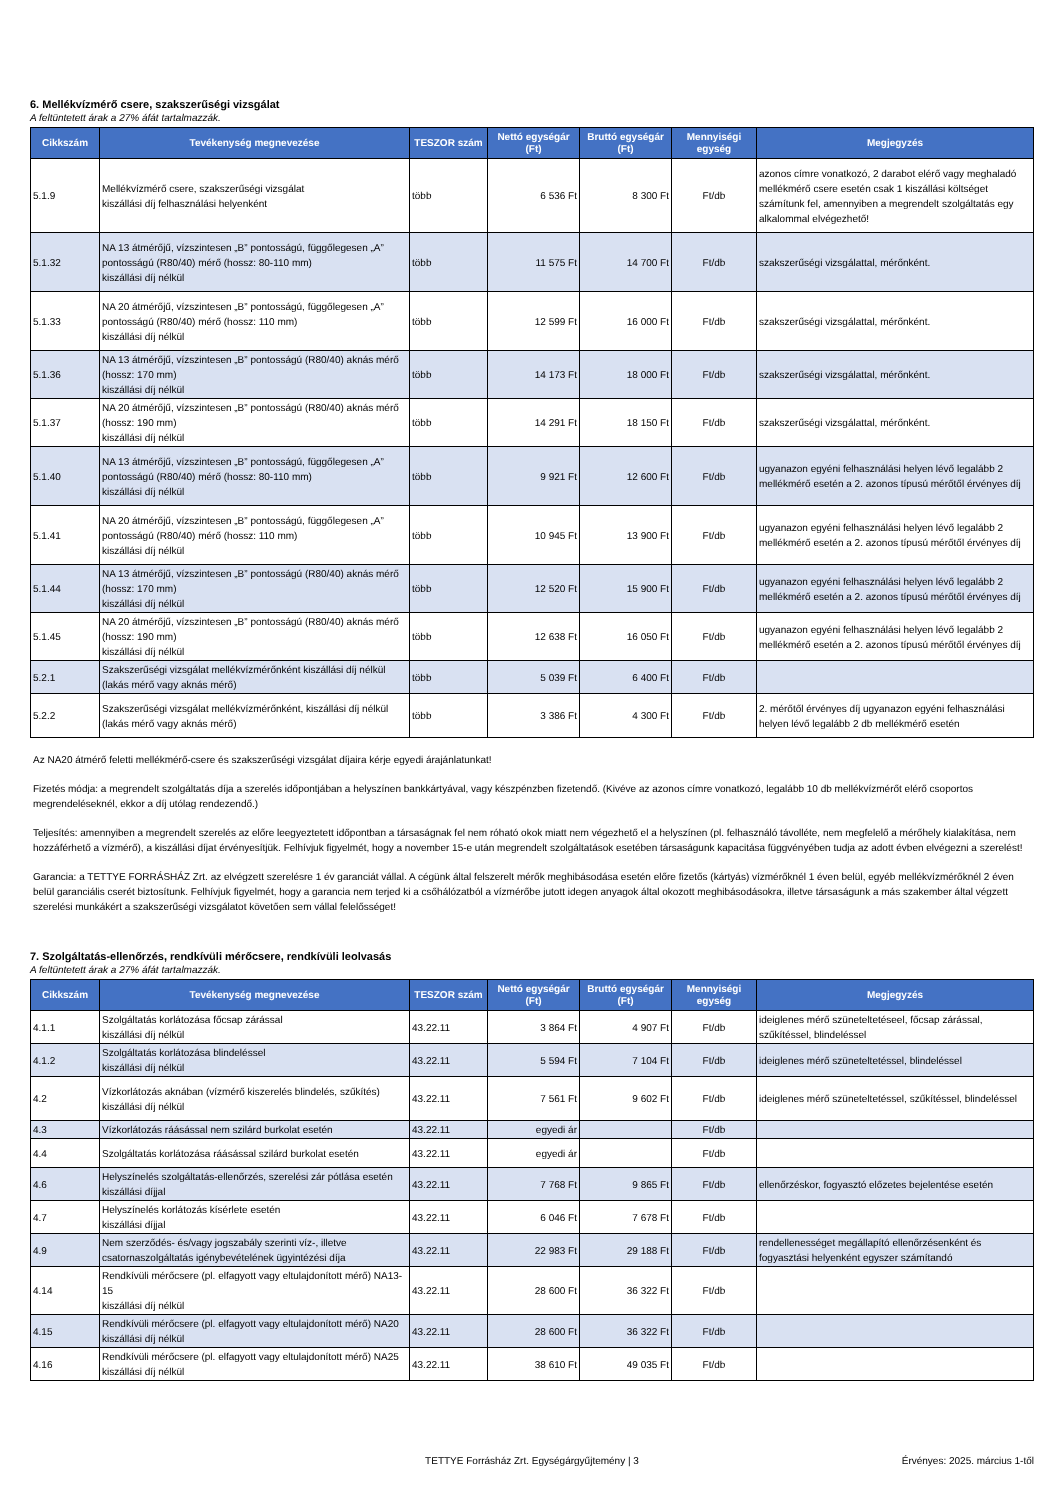6. Mellékvízmérő csere, szakszerűségi vizsgálat
A feltüntetett árak a 27% áfát tartalmazzák.
| Cikkszám | Tevékenység megnevezése | TESZOR szám | Nettó egységár (Ft) | Bruttó egységár (Ft) | Mennyiségi egység | Megjegyzés |
| --- | --- | --- | --- | --- | --- | --- |
| 5.1.9 | Mellékvízmérő csere, szakszerűségi vizsgálat kiszállási díj felhasználási helyenként | több | 6 536 Ft | 8 300 Ft | Ft/db | azonos címre vonatkozó, 2 darabot elérő vagy meghaladó mellékmérő csere esetén csak 1 kiszállási költséget számítunk fel, amennyiben a megrendelt szolgáltatás egy alkalommal elvégezhető! |
| 5.1.32 | NA 13 átmérőjű, vízszintesen „B” pontosságú, függőlegesen „A” pontosságú (R80/40) mérő (hossz: 80-110 mm) kiszállási díj nélkül | több | 11 575 Ft | 14 700 Ft | Ft/db | szakszerűségi vizsgálattal, mérőnként. |
| 5.1.33 | NA 20 átmérőjű, vízszintesen „B” pontosságú, függőlegesen „A” pontosságú (R80/40) mérő (hossz: 110 mm) kiszállási díj nélkül | több | 12 599 Ft | 16 000 Ft | Ft/db | szakszerűségi vizsgálattal, mérőnként. |
| 5.1.36 | NA 13 átmérőjű, vízszintesen „B” pontosságú (R80/40) aknás mérő (hossz: 170 mm) kiszállási díj nélkül | több | 14 173 Ft | 18 000 Ft | Ft/db | szakszerűségi vizsgálattal, mérőnként. |
| 5.1.37 | NA 20 átmérőjű, vízszintesen „B” pontosságú (R80/40) aknás mérő (hossz: 190 mm) kiszállási díj nélkül | több | 14 291 Ft | 18 150 Ft | Ft/db | szakszerűségi vizsgálattal, mérőnként. |
| 5.1.40 | NA 13 átmérőjű, vízszintesen „B” pontosságú, függőlegesen „A” pontosságú (R80/40) mérő (hossz: 80-110 mm) kiszállási díj nélkül | több | 9 921 Ft | 12 600 Ft | Ft/db | ugyanazon egyéni felhasználási helyen lévő legalább 2 mellékmérő esetén a 2. azonos típusú mérőtől érvényes díj |
| 5.1.41 | NA 20 átmérőjű, vízszintesen „B” pontosságú, függőlegesen „A” pontosságú (R80/40) mérő (hossz: 110 mm) kiszállási díj nélkül | több | 10 945 Ft | 13 900 Ft | Ft/db | ugyanazon egyéni felhasználási helyen lévő legalább 2 mellékmérő esetén a 2. azonos típusú mérőtől érvényes díj |
| 5.1.44 | NA 13 átmérőjű, vízszintesen „B” pontosságú (R80/40) aknás mérő (hossz: 170 mm) kiszállási díj nélkül | több | 12 520 Ft | 15 900 Ft | Ft/db | ugyanazon egyéni felhasználási helyen lévő legalább 2 mellékmérő esetén a 2. azonos típusú mérőtől érvényes díj |
| 5.1.45 | NA 20 átmérőjű, vízszintesen „B” pontosságú (R80/40) aknás mérő (hossz: 190 mm) kiszállási díj nélkül | több | 12 638 Ft | 16 050 Ft | Ft/db | ugyanazon egyéni felhasználási helyen lévő legalább 2 mellékmérő esetén a 2. azonos típusú mérőtől érvényes díj |
| 5.2.1 | Szakszerűségi vizsgálat mellékvízmérőnként kiszállási díj nélkül (lakás mérő vagy aknás mérő) | több | 5 039 Ft | 6 400 Ft | Ft/db | |
| 5.2.2 | Szakszerűségi vizsgálat mellékvízmérőnként, kiszállási díj nélkül (lakás mérő vagy aknás mérő) | több | 3 386 Ft | 4 300 Ft | Ft/db | 2. mérőtől érvényes díj ugyanazon egyéni felhasználási helyen lévő legalább 2 db mellékmérő esetén |
Az NA20 átmérő feletti mellékmérő-csere és szakszerűségi vizsgálat díjaira kérje egyedi árajánlatunkat!
Fizetés módja: a megrendelt szolgáltatás díja a szerelés időpontjában a helyszínen bankkártyával, vagy készpénzben fizetendő. (Kivéve az azonos címre vonatkozó, legalább 10 db mellékvízmérőt elérő csoportos megrendeléseknél, ekkor a díj utólag rendezendő.)
Teljesítés: amennyiben a megrendelt szerelés az előre leegyeztetett időpontban a társaságnak fel nem róható okok miatt nem végezhető el a helyszínen (pl. felhasználó távolléte, nem megfelelő a mérőhely kialakítása, nem hozzáférhető a vízmérő), a kiszállási díjat érvényesítjük. Felhívjuk figyelmét, hogy a november 15-e után megrendelt szolgáltatások esetében társaságunk kapacitása függvényében tudja az adott évben elvégezni a szerelést!
Garancia: a TETTYE FORRÁSHÁZ Zrt. az elvégzett szerelésre 1 év garanciát vállal. A cégünk által felszerelt mérők meghibásodása esetén előre fizetős (kártyás) vízmérőknél 1 éven belül, egyéb mellékvízmérőknél 2 éven belül garanciális cserét biztosítunk. Felhívjuk figyelmét, hogy a garancia nem terjed ki a csőhálózatból a vízmérőbe jutott idegen anyagok által okozott meghibásodásokra, illetve társaságunk a más szakember által végzett szerelési munkákért a szakszerűségi vizsgálatot követően sem vállal felelősséget!
7. Szolgáltatás-ellenőrzés, rendkívüli mérőcsere, rendkívüli leolvasás
A feltüntetett árak a 27% áfát tartalmazzák.
| Cikkszám | Tevékenység megnevezése | TESZOR szám | Nettó egységár (Ft) | Bruttó egységár (Ft) | Mennyiségi egység | Megjegyzés |
| --- | --- | --- | --- | --- | --- | --- |
| 4.1.1 | Szolgáltatás korlátozása főcsap zárással kiszállási díj nélkül | 43.22.11 | 3 864 Ft | 4 907 Ft | Ft/db | ideiglenes mérő szüneteltetéseel, főcsap zárással, szűkítéssel, blindeléssel |
| 4.1.2 | Szolgáltatás korlátozása blindeléssel kiszállási díj nélkül | 43.22.11 | 5 594 Ft | 7 104 Ft | Ft/db | ideiglenes mérő szüneteltetéssel, blindeléssel |
| 4.2 | Vízkorlátozás aknában (vízmérő kiszerelés blindelés, szűkítés) kiszállási díj nélkül | 43.22.11 | 7 561 Ft | 9 602 Ft | Ft/db | ideiglenes mérő szüneteltetéssel, szűkítéssel, blindeléssel |
| 4.3 | Vízkorlátozás ráásással nem szilárd burkolat esetén | 43.22.11 | egyedi ár | | Ft/db | |
| 4.4 | Szolgáltatás korlátozása ráásással szilárd burkolat esetén | 43.22.11 | egyedi ár | | Ft/db | |
| 4.6 | Helyszínelés szolgáltatás-ellenőrzés, szerelési zár pótlása esetén kiszállási díjjal | 43.22.11 | 7 768 Ft | 9 865 Ft | Ft/db | ellenőrzéskor, fogyasztó előzetes bejelentése esetén |
| 4.7 | Helyszínelés korlátozás kísérlete esetén kiszállási díjjal | 43.22.11 | 6 046 Ft | 7 678 Ft | Ft/db | |
| 4.9 | Nem szerződés- és/vagy jogszabály szerinti víz-, illetve csatornaszolgáltatás igénybevételének ügyintézési díja | 43.22.11 | 22 983 Ft | 29 188 Ft | Ft/db | rendellenességet megállapító ellenőrzésenként és fogyasztási helyenként egyszer számítandó |
| 4.14 | Rendkívüli mérőcsere (pl. elfagyott vagy eltulajdonított mérő) NA13-15 kiszállási díj nélkül | 43.22.11 | 28 600 Ft | 36 322 Ft | Ft/db | |
| 4.15 | Rendkívüli mérőcsere (pl. elfagyott vagy eltulajdonított mérő) NA20 kiszállási díj nélkül | 43.22.11 | 28 600 Ft | 36 322 Ft | Ft/db | |
| 4.16 | Rendkívüli mérőcsere (pl. elfagyott vagy eltulajdonított mérő) NA25 kiszállási díj nélkül | 43.22.11 | 38 610 Ft | 49 035 Ft | Ft/db | |
TETTYE Forrásház Zrt. Egységárgyűjtemény | 3 Érvényes: 2025. március 1-től